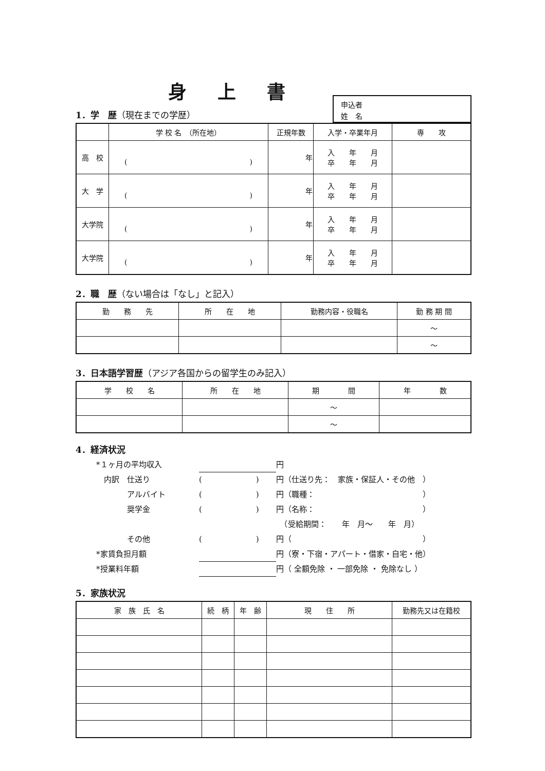身上書
1．学　歴（現在までの学歴）
申込者
姓　名
| | 学 校 名 （所在地） | 正規年数 | 入学・卒業年月 | 専 攻 |
| --- | --- | --- | --- | --- |
| 高 校 | ( ) | 年 | 入 年 月 卒 年 月 | |
| 大 学 | ( ) | 年 | 入 年 月 卒 年 月 | |
| 大学院 | ( ) | 年 | 入 年 月 卒 年 月 | |
| 大学院 | ( ) | 年 | 入 年 月 卒 年 月 | |
2．職　歴（ない場合は「なし」と記入）
| 勤 務 先 | 所 在 地 | 勤務内容・役職名 | 勤 務 期 間 |
| --- | --- | --- | --- |
| | | | ～ |
| | | | ～ |
3．日本語学習歴（アジア各国からの留学生のみ記入）
| 学 校 名 | 所 在 地 | 期 間 | 年 数 |
| --- | --- | --- | --- |
| | | ～ | |
| | | ～ | |
4．経済状況
*１ヶ月の平均収入 円
　内訳　仕送り (　　　　　　　) 円（仕送り先：　家族・保証人・その他　）
　　　　アルバイト (　　　　　　　) 円（職種：　　　　　　　　　　　　　　）
　　　　奨学金 (　　　　　　　) 円（名称：　　　　　　　　　　　　　　）
　（受給期間：　　年　月～　　年　月）
　　　　その他 (　　　　　　　) 円（　　　　　　　　　　　　　　　　　）
*家賃負担月額 円（寮・下宿・アパート・借家・自宅・他）
*授業料年額 円（ 全額免除 ・ 一部免除 ・ 免除なし ）
5．家族状況
| 家 族 氏 名 | 続 柄 | 年 齢 | 現 住 所 | 勤務先又は在籍校 |
| --- | --- | --- | --- | --- |